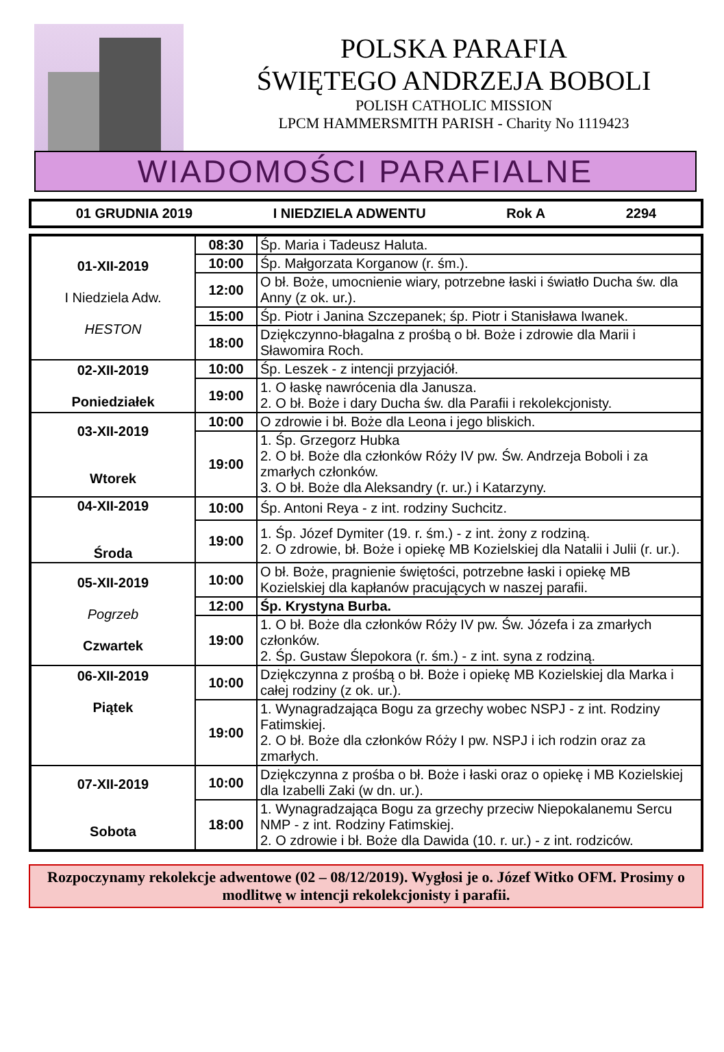POLSKA PARAFIA
ŚWIĘTEGO ANDRZEJA BOBOLI
POLISH CATHOLIC MISSION
LPCM HAMMERSMITH PARISH - Charity No 1119423
WIADOMOŚCI PARAFIALNE
01 GRUDNIA 2019 I NIEDZIELA ADWENTU Rok A 2294
| 01-XII-2019 I Niedziela Adw. HESTON | 08:30 | Śp. Maria i Tadeusz Haluta. |
| | 10:00 | Śp. Małgorzata Korganow (r. śm.). |
| | 12:00 | O bł. Boże, umocnienie wiary, potrzebne łaski i światło Ducha św. dla Anny (z ok. ur.). |
| | 15:00 | Śp. Piotr i Janina Szczepanek; śp. Piotr i Stanisława Iwanek. |
| | 18:00 | Dziękczynno-błagalna z prośbą o bł. Boże i zdrowie dla Marii i Sławomira Roch. |
| 02-XII-2019 Poniedziałek | 10:00 | Śp. Leszek - z intencji przyjaciół. |
| | 19:00 | 1. O łaskę nawrócenia dla Janusza. 2. O bł. Boże i dary Ducha św. dla Parafii i rekolekcjonisty. |
| 03-XII-2019 Wtorek | 10:00 | O zdrowie i bł. Boże dla Leona i jego bliskich. |
| | 19:00 | 1. Śp. Grzegorz Hubka 2. O bł. Boże dla członków Róży IV pw. Św. Andrzeja Boboli i za zmarłych członków. 3. O bł. Boże dla Aleksandry (r. ur.) i Katarzyny. |
| 04-XII-2019 Środa | 10:00 | Śp. Antoni Reya - z int. rodziny Suchcitz. |
| | 19:00 | 1. Śp. Józef Dymiter (19. r. śm.) - z int. żony z rodziną. 2. O zdrowie, bł. Boże i opiekę MB Kozielskiej dla Natalii i Julii (r. ur.). |
| 05-XII-2019 Pogrzeb Czwartek | 10:00 | O bł. Boże, pragnienie świętości, potrzebne łaski i opiekę MB Kozielskiej dla kapłanów pracujących w naszej parafii. |
| | 12:00 | Śp. Krystyna Burba. |
| | 19:00 | 1. O bł. Boże dla członków Róży IV pw. Św. Józefa i za zmarłych członków. 2. Śp. Gustaw Ślepokora (r. śm.) - z int. syna z rodziną. |
| 06-XII-2019 Piątek | 10:00 | Dziękczynna z prośbą o bł. Boże i opiekę MB Kozielskiej dla Marka i całej rodziny (z ok. ur.). |
| | 19:00 | 1. Wynagradzająca Bogu za grzechy wobec NSPJ - z int. Rodziny Fatimskiej. 2. O bł. Boże dla członków Róży I pw. NSPJ i ich rodzin oraz za zmarłych. |
| 07-XII-2019 Sobota | 10:00 | Dziękczynna z prośba o bł. Boże i łaski oraz o opiekę i MB Kozielskiej dla Izabelli Zaki (w dn. ur.). |
| | 18:00 | 1. Wynagradzająca Bogu za grzechy przeciw Niepokalanemu Sercu NMP - z int. Rodziny Fatimskiej. 2. O zdrowie i bł. Boże dla Dawida (10. r. ur.) - z int. rodziców. |
Rozpoczynamy rekolekcje adwentowe (02 – 08/12/2019). Wygłosi je o. Józef Witko OFM. Prosimy o modlitwę w intencji rekolekcjonisty i parafii.